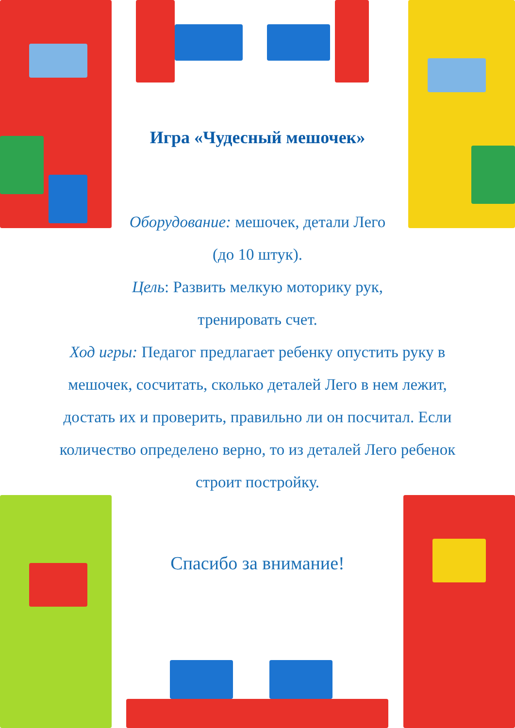Игра «Чудесный мешочек»
Оборудование: мешочек, детали Лего
(до 10 штук).
Цель: Развить мелкую моторику рук,
тренировать счет.
Ход игры: Педагог предлагает ребенку опустить руку в мешочек, сосчитать, сколько деталей Лего в нем лежит, достать их и проверить, правильно ли он посчитал. Если количество определено верно, то из деталей Лего ребенок строит постройку.
Спасибо за внимание!